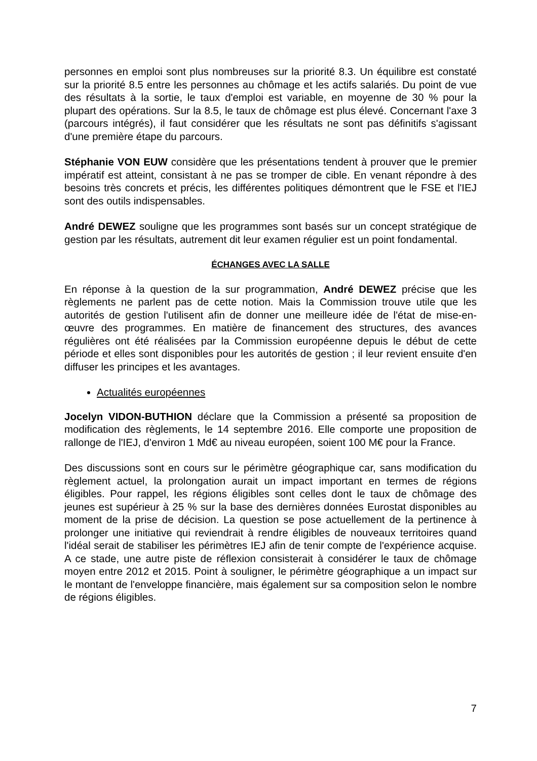personnes en emploi sont plus nombreuses sur la priorité 8.3. Un équilibre est constaté sur la priorité 8.5 entre les personnes au chômage et les actifs salariés. Du point de vue des résultats à la sortie, le taux d'emploi est variable, en moyenne de 30 % pour la plupart des opérations. Sur la 8.5, le taux de chômage est plus élevé. Concernant l'axe 3 (parcours intégrés), il faut considérer que les résultats ne sont pas définitifs s'agissant d'une première étape du parcours.
Stéphanie VON EUW considère que les présentations tendent à prouver que le premier impératif est atteint, consistant à ne pas se tromper de cible. En venant répondre à des besoins très concrets et précis, les différentes politiques démontrent que le FSE et l'IEJ sont des outils indispensables.
André DEWEZ souligne que les programmes sont basés sur un concept stratégique de gestion par les résultats, autrement dit leur examen régulier est un point fondamental.
ÉCHANGES AVEC LA SALLE
En réponse à la question de la sur programmation, André DEWEZ précise que les règlements ne parlent pas de cette notion. Mais la Commission trouve utile que les autorités de gestion l'utilisent afin de donner une meilleure idée de l'état de mise-en-œuvre des programmes. En matière de financement des structures, des avances régulières ont été réalisées par la Commission européenne depuis le début de cette période et elles sont disponibles pour les autorités de gestion ; il leur revient ensuite d'en diffuser les principes et les avantages.
Actualités européennes
Jocelyn VIDON-BUTHION déclare que la Commission a présenté sa proposition de modification des règlements, le 14 septembre 2016. Elle comporte une proposition de rallonge de l'IEJ, d'environ 1 Md€ au niveau européen, soient 100 M€ pour la France.
Des discussions sont en cours sur le périmètre géographique car, sans modification du règlement actuel, la prolongation aurait un impact important en termes de régions éligibles. Pour rappel, les régions éligibles sont celles dont le taux de chômage des jeunes est supérieur à 25 % sur la base des dernières données Eurostat disponibles au moment de la prise de décision. La question se pose actuellement de la pertinence à prolonger une initiative qui reviendrait à rendre éligibles de nouveaux territoires quand l'idéal serait de stabiliser les périmètres IEJ afin de tenir compte de l'expérience acquise. A ce stade, une autre piste de réflexion consisterait à considérer le taux de chômage moyen entre 2012 et 2015. Point à souligner, le périmètre géographique a un impact sur le montant de l'enveloppe financière, mais également sur sa composition selon le nombre de régions éligibles.
7